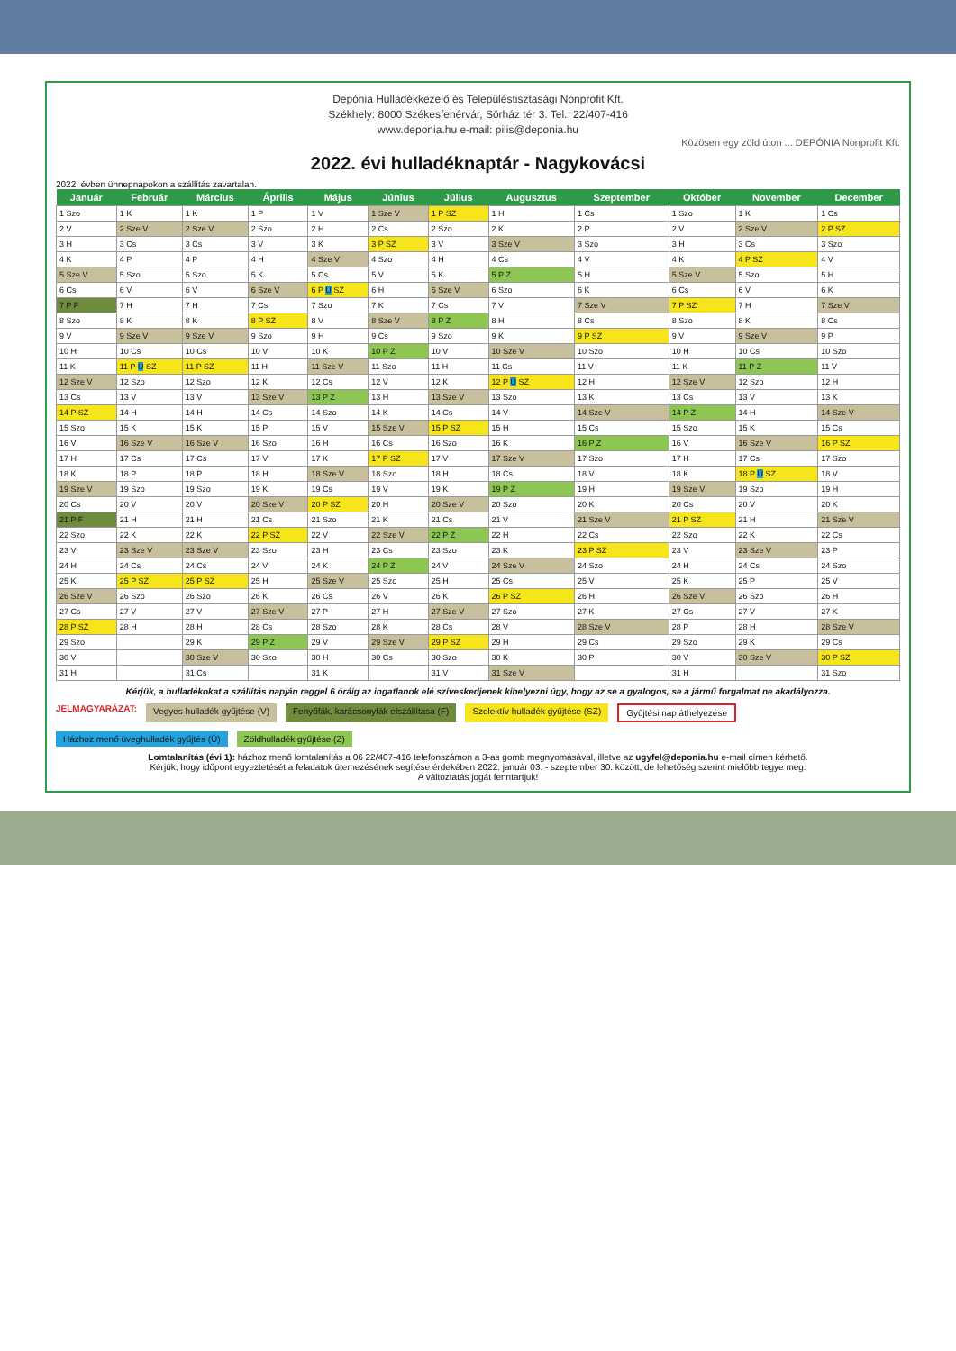Depónia Hulladékkezelő és Településtisztasági Nonprofit Kft.
Székhely: 8000 Székesfehérvár, Sörház tér 3. Tel.: 22/407-416
www.deponia.hu e-mail: pilis@deponia.hu
Közösen egy zöld úton ... DEPÓNIA Nonprofit Kft.
2022. évi hulladéknaptár - Nagykovácsi
2022. évben ünnepnapokon a szállítás zavartalan.
| Január | Február | Március | Április | Május | Június | Július | Augusztus | Szeptember | Október | November | December |
| --- | --- | --- | --- | --- | --- | --- | --- | --- | --- | --- | --- |
| 1 Szo | 1 K | 1 K | 1 P | 1 V | 1 Sze V | 1 P SZ | 1 H | 1 Cs | 1 Szo | 1 K | 1 Cs |
| 2 V | 2 Sze V | 2 Sze V | 2 Szo | 2 H | 2 Cs | 2 Szo | 2 K | 2 P | 2 V | 2 Sze V | 2 P SZ |
| 3 H | 3 Cs | 3 Cs | 3 V | 3 K | 3 P SZ | 3 V | 3 Sze V | 3 Szo | 3 H | 3 Cs | 3 Szo |
| 4 K | 4 P | 4 P | 4 H | 4 Sze V | 4 Szo | 4 H | 4 Cs | 4 V | 4 K | 4 P SZ | 4 V |
| 5 Sze V | 5 Szo | 5 Szo | 5 K | 5 Cs | 5 V | 5 K | 5 P Z | 5 H | 5 Sze V | 5 Szo | 5 H |
| 6 Cs | 6 V | 6 V | 6 Sze V | 6 P Ü SZ | 6 H | 6 Sze V | 6 Szo | 6 K | 6 Cs | 6 V | 6 K |
| 7 P F | 7 H | 7 H | 7 Cs | 7 Szo | 7 K | 7 Cs | 7 V | 7 Sze V | 7 P SZ | 7 H | 7 Sze V |
| 8 Szo | 8 K | 8 K | 8 P SZ | 8 V | 8 Sze V | 8 P Z | 8 H | 8 Cs | 8 Szo | 8 K | 8 Cs |
| 9 V | 9 Sze V | 9 Sze V | 9 Szo | 9 H | 9 Cs | 9 Szo | 9 K | 9 P SZ | 9 V | 9 Sze V | 9 P |
| 10 H | 10 Cs | 10 Cs | 10 V | 10 K | 10 P Z | 10 V | 10 Sze V | 10 Szo | 10 H | 10 Cs | 10 Szo |
| 11 K | 11 P Ü SZ | 11 P SZ | 11 H | 11 Sze V | 11 Szo | 11 H | 11 Cs | 11 V | 11 K | 11 P Z | 11 V |
| 12 Sze V | 12 Szo | 12 Szo | 12 K | 12 Cs | 12 V | 12 K | 12 P Ü SZ | 12 H | 12 Sze V | 12 Szo | 12 H |
| 13 Cs | 13 V | 13 V | 13 Sze V | 13 P Z | 13 H | 13 Sze V | 13 Szo | 13 K | 13 Cs | 13 V | 13 K |
| 14 P SZ | 14 H | 14 H | 14 Cs | 14 Szo | 14 K | 14 Cs | 14 V | 14 Sze V | 14 P Z | 14 H | 14 Sze V |
| 15 Szo | 15 K | 15 K | 15 P | 15 V | 15 Sze V | 15 P SZ | 15 H | 15 Cs | 15 Szo | 15 K | 15 Cs |
| 16 V | 16 Sze V | 16 Sze V | 16 Szo | 16 H | 16 Cs | 16 Szo | 16 K | 16 P Z | 16 V | 16 Sze V | 16 P SZ |
| 17 H | 17 Cs | 17 Cs | 17 V | 17 K | 17 P SZ | 17 V | 17 Sze V | 17 Szo | 17 H | 17 Cs | 17 Szo |
| 18 K | 18 P | 18 P | 18 H | 18 Sze V | 18 Szo | 18 H | 18 Cs | 18 V | 18 K | 18 P Ü SZ | 18 V |
| 19 Sze V | 19 Szo | 19 Szo | 19 K | 19 Cs | 19 V | 19 K | 19 P Z | 19 H | 19 Sze V | 19 Szo | 19 H |
| 20 Cs | 20 V | 20 V | 20 Sze V | 20 P SZ | 20 H | 20 Sze V | 20 Szo | 20 K | 20 Cs | 20 V | 20 K |
| 21 P F | 21 H | 21 H | 21 Cs | 21 Szo | 21 K | 21 Cs | 21 V | 21 Sze V | 21 P SZ | 21 H | 21 Sze V |
| 22 Szo | 22 K | 22 K | 22 P SZ | 22 V | 22 Sze V | 22 P Z | 22 H | 22 Cs | 22 Szo | 22 K | 22 Cs |
| 23 V | 23 Sze V | 23 Sze V | 23 Szo | 23 H | 23 Cs | 23 Szo | 23 K | 23 P SZ | 23 V | 23 Sze V | 23 P |
| 24 H | 24 Cs | 24 Cs | 24 V | 24 K | 24 P Z | 24 V | 24 Sze V | 24 Szo | 24 H | 24 Cs | 24 Szo |
| 25 K | 25 P SZ | 25 P SZ | 25 H | 25 Sze V | 25 Szo | 25 H | 25 Cs | 25 V | 25 K | 25 P | 25 V |
| 26 Sze V | 26 Szo | 26 Szo | 26 K | 26 Cs | 26 V | 26 K | 26 P SZ | 26 H | 26 Sze V | 26 Szo | 26 H |
| 27 Cs | 27 V | 27 V | 27 Sze V | 27 P | 27 H | 27 Sze V | 27 Szo | 27 K | 27 Cs | 27 V | 27 K |
| 28 P SZ | 28 H | 28 H | 28 Cs | 28 Szo | 28 K | 28 Cs | 28 V | 28 Sze V | 28 P | 28 H | 28 Sze V |
| 29 Szo | | 29 K | 29 P Z | 29 V | 29 Sze V | 29 P SZ | 29 H | 29 Cs | 29 Szo | 29 K | 29 Cs |
| 30 V | | 30 Sze V | 30 Szo | 30 H | 30 Cs | 30 Szo | 30 K | 30 P | 30 V | 30 Sze V | 30 P SZ |
| 31 H | | 31 Cs | | 31 K | | 31 V | 31 Sze V | | 31 H | | 31 Szo |
Kérjük, a hulladékokat a szállítás napján reggel 6 óráig az ingatlanok elé szíveskedjenek kihelyezni úgy, hogy az se a gyalogos, se a jármű forgalmat ne akadályozza.
JELMAGYARÁZAT: Vegyes hulladék gyűjtése (V) Fenyőfák, karácsonyfák elszállítása (F) Szelektív hulladék gyűjtése (SZ) Gyűjtési nap áthelyezése Házhoz menő üveghulladék gyűjtés (Ü) Zöldhulladék gyűjtése (Z)
Lomtalanítás (évi 1): házhoz menő lomtalanítás a 06 22/407-416 telefonszámon a 3-as gomb megnyomásával, illetve az ugyfel@deponia.hu e-mail címen kérhető.
Kérjük, hogy időpont egyeztetését a feladatok ütemezésének segítése érdekében 2022. január 03. - szeptember 30. között, de lehetőség szerint mielőbb tegye meg.
A változtatás jogát fenntartjuk!